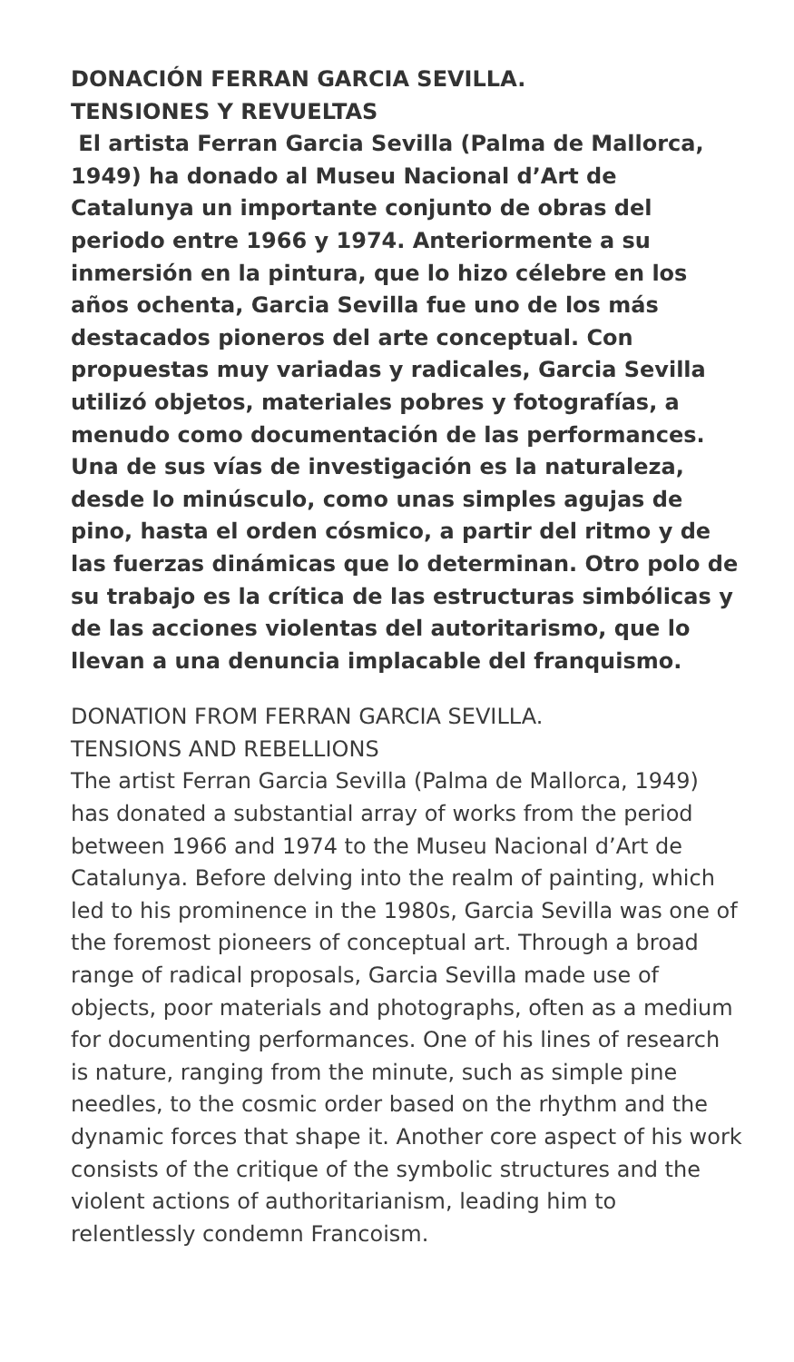DONACIÓN FERRAN GARCIA SEVILLA.
TENSIONES Y REVUELTAS
El artista Ferran Garcia Sevilla (Palma de Mallorca, 1949) ha donado al Museu Nacional d’Art de Catalunya un importante conjunto de obras del periodo entre 1966 y 1974. Anteriormente a su inmersión en la pintura, que lo hizo célebre en los años ochenta, Garcia Sevilla fue uno de los más destacados pioneros del arte conceptual. Con propuestas muy variadas y radicales, Garcia Sevilla utilizó objetos, materiales pobres y fotografías, a menudo como documentación de las performances. Una de sus vías de investigación es la naturaleza, desde lo minúsculo, como unas simples agujas de pino, hasta el orden cósmico, a partir del ritmo y de las fuerzas dinámicas que lo determinan. Otro polo de su trabajo es la crítica de las estructuras simbólicas y de las acciones violentas del autoritarismo, que lo llevan a una denuncia implacable del franquismo.
DONATION FROM FERRAN GARCIA SEVILLA.
TENSIONS AND REBELLIONS
The artist Ferran Garcia Sevilla (Palma de Mallorca, 1949) has donated a substantial array of works from the period between 1966 and 1974 to the Museu Nacional d’Art de Catalunya. Before delving into the realm of painting, which led to his prominence in the 1980s, Garcia Sevilla was one of the foremost pioneers of conceptual art. Through a broad range of radical proposals, Garcia Sevilla made use of objects, poor materials and photographs, often as a medium for documenting performances. One of his lines of research is nature, ranging from the minute, such as simple pine needles, to the cosmic order based on the rhythm and the dynamic forces that shape it. Another core aspect of his work consists of the critique of the symbolic structures and the violent actions of authoritarianism, leading him to relentlessly condemn Francoism.